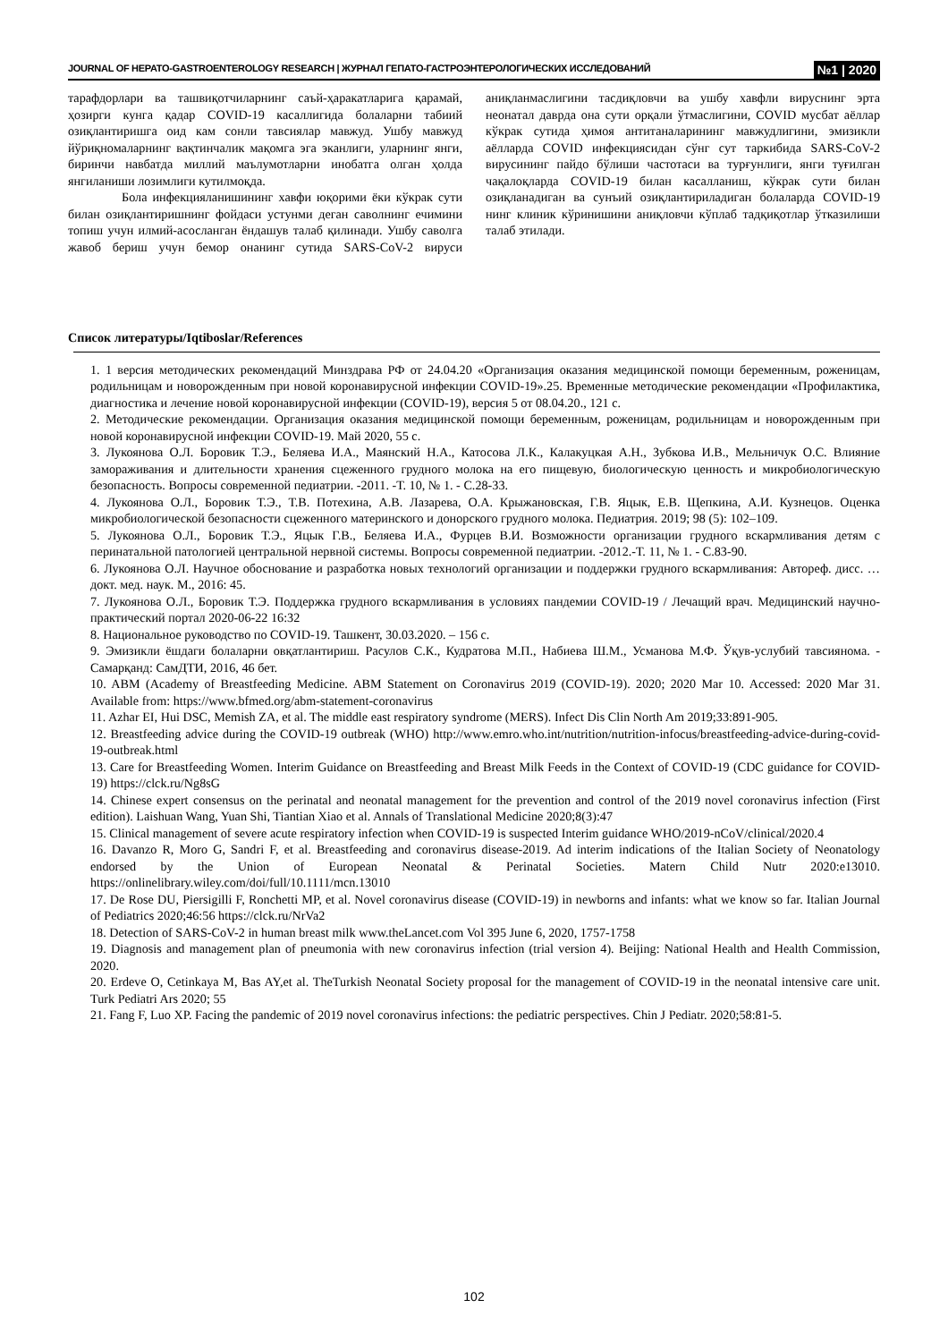JOURNAL OF HEPATO-GASTROENTEROLOGY RESEARCH | ЖУРНАЛ ГЕПАТО-ГАСТРОЭНТЕРОЛОГИЧЕСКИХ ИССЛЕДОВАНИЙ №1 | 2020
тарафдорлари ва ташвиқотчиларнинг саъй-ҳаракатларига қарамай, ҳозирги кунга қадар COVID-19 касаллигида болаларни табиий озиқлантиришга оид кам сонли тавсиялар мавжуд. Ушбу мавжуд йўриқномаларнинг вақтинчалик мақомга эга эканлиги, уларнинг янги, биринчи навбатда миллий маълумотларни инобатга олган ҳолда янгиланиши лозимлиги кутилмоқда.
Бола инфекцияланишининг хавфи юқорими ёки кўкрак сути билан озиқлантиришнинг фойдаси устунми деган саволнинг ечимини топиш учун илмий-асосланган ёндашув талаб қилинади. Ушбу саволга жавоб бериш учун бемор онанинг сутида SARS-CoV-2 вируси аниқланмаслигини тасдиқловчи ва ушбу хавфли вируснинг эрта неонатал даврда она сути орқали ўтмаслигини, COVID мусбат аёллар кўкрак сутида ҳимоя антитаналарининг мавжудлигини, эмизикли аёлларда COVID инфекциясидан сўнг сут таркибида SARS-CoV-2 вирусининг пайдо бўлиши частотаси ва турғунлиги, янги туғилган чақалоқларда COVID-19 билан касалланиш, кўкрак сути билан озиқланадиган ва сунъий озиқлантириладиган болаларда COVID-19 нинг клиник кўринишини аниқловчи кўплаб тадқиқотлар ўтказилиши талаб этилади.
Список литературы/Iqtiboslar/References
1. 1 версия методических рекомендаций Минздрава РФ от 24.04.20 «Организация оказания медицинской помощи беременным, роженицам, родильницам и новорожденным при новой коронавирусной инфекции COVID-19».25. Временные методические рекомендации «Профилактика, диагностика и лечение новой коронавирусной инфекции (COVID-19), версия 5 от 08.04.20., 121 с.
2. Методические рекомендации. Организация оказания медицинской помощи беременным, роженицам, родильницам и новорожденным при новой коронавирусной инфекции COVID-19. Май 2020, 55 с.
3. Лукоянова О.Л. Боровик Т.Э., Беляева И.А., Маянский Н.А., Катосова Л.К., Калакуцкая А.Н., Зубкова И.В., Мельничук О.С. Влияние замораживания и длительности хранения сцеженного грудного молока на его пищевую, биологическую ценность и микробиологическую безопасность. Вопросы современной педиатрии. -2011. -Т. 10, № 1. - С.28-33.
4. Лукоянова О.Л., Боровик Т.Э., Т.В. Потехина, А.В. Лазарева, О.А. Крыжановская, Г.В. Яцык, Е.В. Щепкина, А.И. Кузнецов. Оценка микробиологической безопасности сцеженного материнского и донорского грудного молока. Педиатрия. 2019; 98 (5): 102–109.
5. Лукоянова О.Л., Боровик Т.Э., Яцык Г.В., Беляева И.А., Фурцев В.И. Возможности организации грудного вскармливания детям с перинатальной патологией центральной нервной системы. Вопросы современной педиатрии. -2012.-Т. 11, № 1. - С.83-90.
6. Лукоянова О.Л. Научное обоснование и разработка новых технологий организации и поддержки грудного вскармливания: Автореф. дисс. … докт. мед. наук. М., 2016: 45.
7. Лукоянова О.Л., Боровик Т.Э. Поддержка грудного вскармливания в условиях пандемии COVID-19 / Лечащий врач. Медицинский научно-практический портал 2020-06-22 16:32
8. Национальное руководство по COVID-19. Ташкент, 30.03.2020. – 156 с.
9. Эмизикли ёшдаги болаларни овқатлантириш. Расулов С.К., Кудратова М.П., Набиева Ш.М., Усманова М.Ф. Ўқув-услубий тавсиянома. - Самарқанд: СамДТИ, 2016, 46 бет.
10. ABM (Academy of Breastfeeding Medicine. ABM Statement on Coronavirus 2019 (COVID-19). 2020; 2020 Mar 10. Accessed: 2020 Mar 31. Available from: https://www.bfmed.org/abm-statement-coronavirus
11. Azhar EI, Hui DSC, Memish ZA, et al. The middle east respiratory syndrome (MERS). Infect Dis Clin North Am 2019;33:891-905.
12. Breastfeeding advice during the COVID-19 outbreak (WHO) http://www.emro.who.int/nutrition/nutrition-infocus/breastfeeding-advice-during-covid-19-outbreak.html
13. Care for Breastfeeding Women. Interim Guidance on Breastfeeding and Breast Milk Feeds in the Context of COVID-19 (CDC guidance for COVID-19) https://clck.ru/Ng8sG
14. Chinese expert consensus on the perinatal and neonatal management for the prevention and control of the 2019 novel coronavirus infection (First edition). Laishuan Wang, Yuan Shi, Tiantian Xiao et al. Annals of Translational Medicine 2020;8(3):47
15. Clinical management of severe acute respiratory infection when COVID-19 is suspected Interim guidance WHO/2019-nCoV/clinical/2020.4
16. Davanzo R, Moro G, Sandri F, et al. Breastfeeding and coronavirus disease-2019. Ad interim indications of the Italian Society of Neonatology endorsed by the Union of European Neonatal & Perinatal Societies. Matern Child Nutr 2020:e13010. https://onlinelibrary.wiley.com/doi/full/10.1111/mcn.13010
17. De Rose DU, Piersigilli F, Ronchetti MP, et al. Novel coronavirus disease (COVID-19) in newborns and infants: what we know so far. Italian Journal of Pediatrics 2020;46:56 https://clck.ru/NrVa2
18. Detection of SARS-CoV-2 in human breast milk www.theLancet.com Vol 395 June 6, 2020, 1757-1758
19. Diagnosis and management plan of pneumonia with new coronavirus infection (trial version 4). Beijing: National Health and Health Commission, 2020.
20. Erdeve O, Cetinkaya M, Bas AY,et al. TheTurkish Neonatal Society proposal for the management of COVID-19 in the neonatal intensive care unit. Turk Pediatri Ars 2020; 55
21. Fang F, Luo XP. Facing the pandemic of 2019 novel coronavirus infections: the pediatric perspectives. Chin J Pediatr. 2020;58:81-5.
102